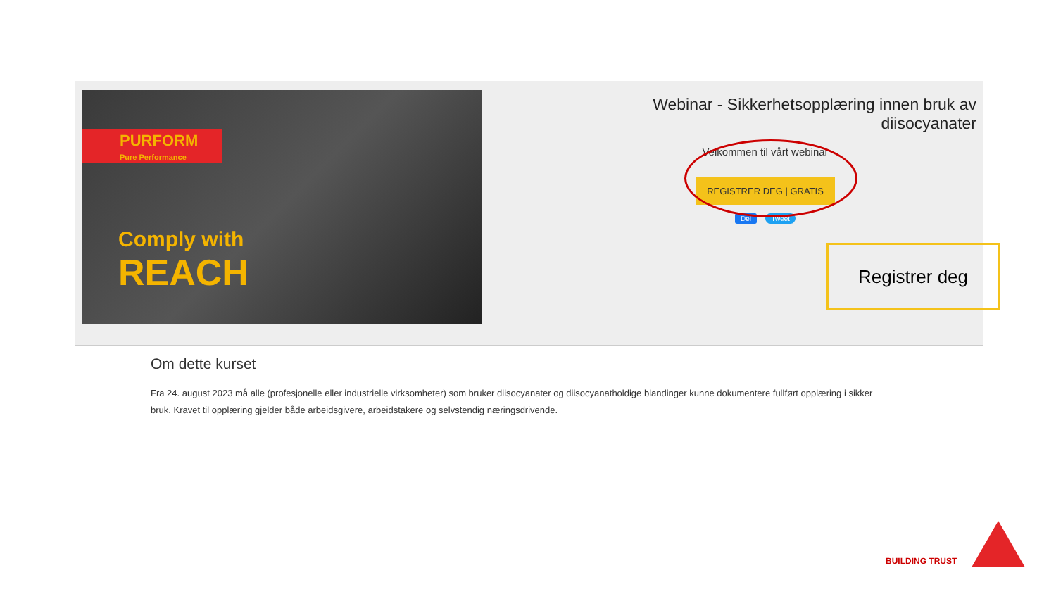PURFORM
Pure Performance
Comply with
REACH
Webinar - Sikkerhetsopplæring innen bruk av diisocyanater
Velkommen til vårt webinar
REGISTRER DEG | GRATIS
Del Tweet
Registrer deg
Om dette kurset
Fra 24. august 2023 må alle (profesjonelle eller industrielle virksomheter) som bruker diisocyanater og diisocyanatholdige blandinger kunne dokumentere fullført opplæring i sikker bruk. Kravet til opplæring gjelder både arbeidsgivere, arbeidstakere og selvstendig næringsdrivende.
BUILDING TRUST